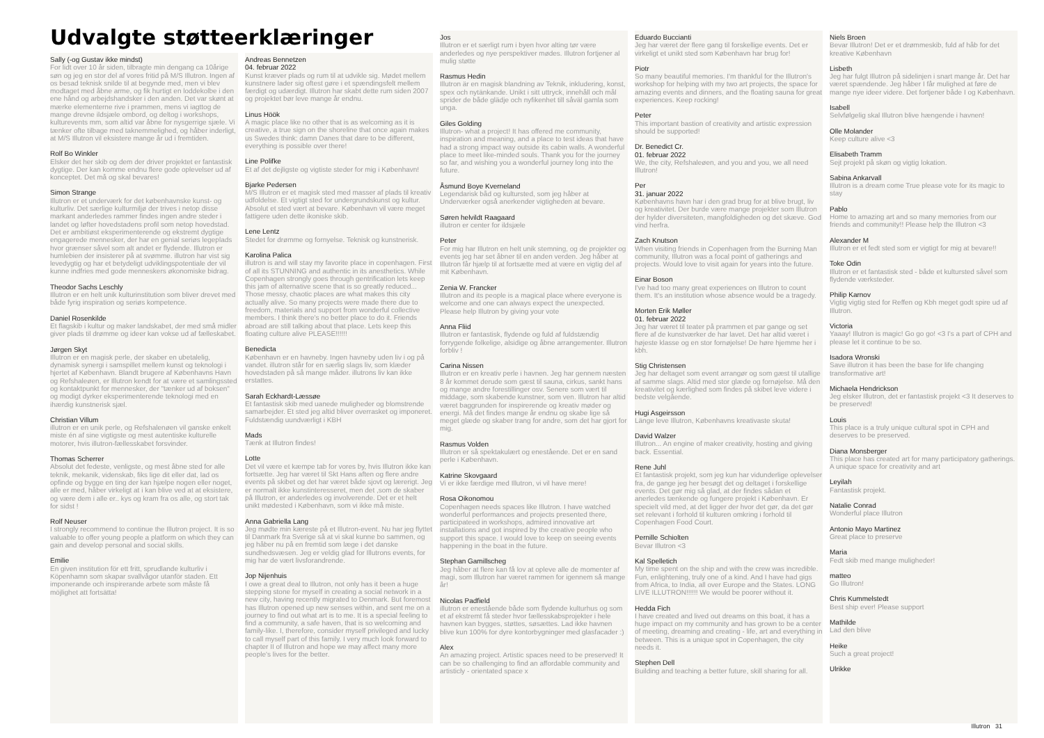Udvalgte støtteerklæringer
Sally (-og Gustav ikke mindst)
For lidt over 10 år siden, tilbragte min dengang ca 10årige søn og jeg en stor del af vores fritid på M/S Illutron. Ingen af os besad teknisk snilde til at begynde med, men vi blev modtaget med åbne arme, og fik hurtigt en loddekolbe i den ene hånd og arbejdshandsker i den anden. Det var skønt at mærke elementerne rive i prammen, mens vi iagttog de mange drevne ildsjæle ombord, og deltog i workshops, kulturevents mm, som altid var åbne for nysgerrige sjæle. Vi tænker ofte tilbage med taknemmelighed, og håber inderligt, at M/S Illutron vil eksistere mange år ud i fremtiden.
Rolf Bo Winkler
Elsker det her skib og dem der driver projektet er fantastisk dygtige. Der kan komme endnu flere gode oplevelser ud af konceptet. Det må og skal bevares!
Simon Strange
Illutron er et underværk for det københavnske kunst- og kulturliv. Det særlige kulturmiljø der trives i netop disse markant anderledes rammer findes ingen andre steder i landet og løfter hovedstadens profil som netop hovedstad. Det er ambitiøst eksperimenterende og ekstremt dygtige engagerede mennesker, der har en genial seriøs legeplads hvor grænser såvel som alt andet er flydende. Illutron er humlebien der insisterer på at svømme. illutron har vist sig levedygtig og har et betydeligt udviklingspotentiale der vil kunne indfries med gode menneskers økonomiske bidrag.
Theodor Sachs Leschly
Illutron er en helt unik kulturinstitution som bliver drevet med både fyrig inspiration og seriøs kompetence.
Daniel Rosenkilde
Et flagskib i kultur og maker landskabet, der med små midler giver plads til drømme og ideer kan vokse ud af fælleskabet.
Jørgen Skyt
Illutron er en magisk perle, der skaber en ubetalelig, dynamisk synergi i samspillet mellem kunst og teknologi i hjertet af København. Blandt brugere af Københavns Havn og Refshaleøen, er Illutron kendt for at være et samlingssted og kontaktpunkt for mennesker, der "tænker ud af boksen" og modigt dyrker eksperimenterende teknologi med en ihærdig kunstnerisk sjæl.
Christian Villum
illutron er en unik perle, og Refshalenøen vil ganske enkelt miste én af sine vigtigste og mest autentiske kulturelle motorer, hvis illutron-fællesskabet forsvinder.
Thomas Scherrer
Absolut det fedeste, venligste, og mest åbne sted for alle teknik, mekanik, videnskab, fiks lige dit eller dat, lad os opfinde og bygge en ting der kan hjælpe nogen eller noget, alle er med, håber virkeligt at i kan blive ved at at eksistere, og være dem i alle er.. kys og kram fra os alle, og stort tak for sidst !
Rolf Neuser
I strongly recommend to continue the Illutron project. It is so valuable to offer young people a platform on which they can gain and develop personal and social skills.
Emilie
En given institution för ett fritt, sprudlande kulturliv i Köpenhamn som skapar svallvågor utanför staden. Ett imponerande och inspirerande arbete som måste få möjlighet att fortsätta!
Andreas Bennetzen
04. februar 2022
Kunst kræver plads og rum til at udvikle sig. Mødet mellem kunstnere lader sig oftest gøre i et spændingsfelt mellem færdigt og udærdigt. Illutron har skabt dette rum siden 2007 og projektet bør leve mange år endnu.
Linus Höök
A magic place like no other that is as welcoming as it is creative, a true sign on the shoreline that once again makes us Swedes think: damn Danes that dare to be different, everything is possible over there!
Line Polifke
Et af det dejligste og vigtiste steder for mig i København!
Bjarke Pedersen
M/S Illutron er et magisk sted med masser af plads til kreativ udfoldelse. Et vigtigt sted for undergrundskunst og kultur. Absolut et sted vært at bevare. København vil være meget fattigere uden dette ikoniske skib.
Lene Lentz
Stedet for drømme og fornyelse. Teknisk og kunstnerisk.
Karolina Palica
illutron is and will stay my favorite place in copenhagen. First of all its STUNNING and authentic in its anesthetics. While Copenhagen strongly goes through gentrification lets keep this jam of alternative scene that is so greatly reduced... Those messy, chaotic places are what makes this city actually alive. So many projects were made there due to freedom, materials and support from wonderful collective members. I think there's no better place to do it. Friends abroad are still talking about that place. Lets keep this floating culture alive PLEASE!!!!!!
Benedicta
København er en havneby. Ingen havneby uden liv i og på vandet. illutron står for en særlig slags liv, som klæder hovedstaden på så mange måder. illutrons liv kan ikke erstattes.
Sarah Eckhardt-Læssøe
Et fantastisk skib med uanede muligheder og blomstrende samarbejder. Et sted jeg altid bliver overrasket og imponeret. Fuldstændig uundværligt i KBH
Mads
Tænk at Illutron findes!
Lotte
Det vil være et kæmpe tab for vores by, hvis Illutron ikke kan fortsætte. Jeg har været til Skt Hans aften og flere andre events på skibet og det har været både sjovt og lærerigt. Jeg er normalt ikke kunstinteresseret, men det ,som de skaber på Illutron, er anderledes og involverende. Det er et helt unikt mødested i København, som vi ikke må miste.
Anna Gabriella Lang
Jeg mødte min kæreste på et Illutron-event. Nu har jeg flyttet til Danmark fra Sverige så at vi skal kunne bo sammen, og jeg håber nu på en fremtid som læge i det danske sundhedsvæsen. Jeg er veldig glad for Illutrons events, for mig har de vært livsforandrende.
Jop Nijenhuis
I owe a great deal to Illutron, not only has it been a huge stepping stone for myself in creating a social network in a new city, having recently migrated to Denmark. But foremost has Illutron opened up new senses within, and sent me on a journey to find out what art is to me. It is a special feeling to find a community, a safe haven, that is so welcoming and family-like. I, therefore, consider myself privileged and lucky to call myself part of this family. I very much look forward to chapter II of Illutron and hope we may affect many more people's lives for the better.
Jos
Illutron er et særligt rum i byen hvor alting tør være anderledes og nye perspektiver mødes. Illutron fortjener al mulig støtte
Rasmus Hedin
Illutron är en magisk blandning av Teknik, inkludering, konst, spex och nytänkande. Unikt i sitt uttryck, innehåll och mål sprider de både glädje och nyfikenhet till såväl gamla som unga.
Giles Golding
Illutron- what a project! It has offered me community, inspiration and meaning, and a place to test ideas that have had a strong impact way outside its cabin walls. A wonderful place to meet like-minded souls. Thank you for the journey so far, and wishing you a wonderful journey long into the future.
Åsmund Boye Kverneland
Legendarisk båd og kultursted, som jeg håber at Underværker også anerkender vigtigheden at bevare.
Søren helvildt Raagaard
illutron er center for ildsjæle
Peter
For mig har Illutron en helt unik stemning, og de projekter og events jeg har set åbner til en anden verden. Jeg håber at Illutron får hjælp til at fortsætte med at være en vigtig del af mit København.
Zenia W. Francker
Illutron and its people is a magical place where everyone is welcome and one can always expect the unexpected. Please help Illutron by giving your vote
Anna Fliid
Illutron er fantastisk, flydende og fuld af fuldstændig forrygende folkelige, alsidige og åbne arrangementer. Illutron forbliv !
Carina Nissen
Illutron er en kreativ perle i havnen. Jeg har gennem næsten 8 år kommet derude som gæst til sauna, cirkus, sankt hans og mange andre forestillinger osv. Senere som vært til middage, som skabende kunstner, som ven. Illutron har altid været baggrunden for inspirerende og kreativ møder og energi. Må det findes mange år endnu og skabe lige så meget glæde og skaber trang for andre, som det har gjort for mig.
Rasmus Volden
Illutron er så spektakulært og enestående. Det er en sand perle i København.
Katrine Skovgaard
Vi er ikke færdige med Illutron, vi vil have mere!
Rosa Oikonomou
Copenhagen needs spaces like Illutron. I have watched wonderful performances and projects presented there, participateed in workshops, admired innovative art installations and got inspired by the creative people who support this space. I would love to keep on seeing events happening in the boat in the future.
Stephan Gamillscheg
Jeg håber at flere kan få lov at opleve alle de momenter af magi, som Illutron har været rammen for igennem så mange år!
Nicolas Padfield
illutron er enestående både som flydende kulturhus og som et af ekstremt få steder hvor fællesskabsprojekter i hele havnen kan bygges, støttes, søsættes. Lad ikke havnen blive kun 100% for dyre kontorbygninger med glasfacader :)
Alex
An amazing project. Artistic spaces need to be preserved! It can be so challenging to find an affordable community and artisticly - orientated space x
Eduardo Buccianti
Jeg har været der flere gang til forskellige events. Det er virkeligt et unikt sted som København har brug for!
Piotr
So many beautiful memories. I'm thankful for the Illutron's workshop for helping with my two art projects, the space for amazing events and dinners, and the floating sauna for great experiences. Keep rocking!
Peter
This important bastion of creativity and artistic expression should be supported!
Dr. Benedict Cr.
01. februar 2022
We, the city, Refshaleøen, and you and you, we all need Illutron!
Per
31. januar 2022
Københavns havn har i den grad brug for at blive brugt, liv og kreativitet. Der burde være mange projekter som Illutron der hylder diversiteten, mangfoldigheden og det skæve. God vind herfra.
Zach Knutson
When visiting friends in Copenhagen from the Burning Man community, Illutron was a focal point of gatherings and projects. Would love to visit again for years into the future.
Einar Boson
I've had too many great experiences on Illutron to count them. It's an institution whose absence would be a tragedy.
Morten Erik Møller
01. februar 2022
Jeg har været til teater på prammen et par gange og set flere af de kunstværker de har lavet. Det har altid været i højeste klasse og en stor fornøjelse! De høre hjemme her i kbh.
Stig Christensen
Jeg har deltaget som event arrangør og som gæst til utallige af samme slags. Altid med stor glæde og fornøjelse. Må den kreativitet og kærlighed som findes på skibet leve videre i bedste velgående.
Hugi Asgeirsson
Länge leve Illutron, Københavns kreativaste skuta!
David Walzer
Illutron... An engine of maker creativity, hosting and giving back. Essential.
Rene Juhl
Et fantastisk projekt, som jeg kun har vidunderlige oplevelser fra, de gange jeg her besøgt det og deltaget i forskellige events. Det gør mig så glad, at der findes sådan et anerledes tænkende og fungere projekt i København. Er specielt vild med, at det ligger der hvor det gør, da det gør set relevant i forhold til kulturen omkring i forhold til Copenhagen Food Court.
Pernille Schiolten
Bevar Illutron <3
Kal Spelletich
My time spent on the ship and with the crew was incredible. Fun, enlightening, truly one of a kind. And I have had gigs from Africa, to India, all over Europe and the States. LONG LIVE ILLUTRON!!!!!! We would be poorer without it.
Hedda Fich
I have created and lived out dreams on this boat, it has a huge impact on my community and has grown to be a center of meeting, dreaming and creating - life, art and everything in between. This is a unique spot in Copenhagen, the city needs it.
Stephen Dell
Building and teaching a better future, skill sharing for all.
Niels Broen
Bevar Illutron! Det er et drømmeskib, fuld af håb for det kreative København
Lisbeth
Jeg har fulgt Illutron på sidelinjen i snart mange år. Det har været spændende. Jeg håber I får mulighed at føre de mange nye ideer videre. Det fortjener både I og København.
Isabell
Selvfølgelig skal Illutron blive hængende i havnen!
Olle Molander
Keep culture alive <3
Elisabeth Tramm
Sejt projekt på skøn og vigtig lokation.
Sabina Ankarvall
Illutron is a dream come True please vote for its magic to stay
Pablo
Home to amazing art and so many memories from our friends and community!! Please help the Illutron <3
Alexander M
Illutron er et fedt sted som er vigtigt for mig at bevare!!
Toke Odin
Illutron er et fantastisk sted - både et kultursted såvel som flydende værksteder.
Philip Karnov
Vigtig vigtig sted for Reffen og Kbh meget godt spire ud af Illutron.
Victoria
Yaaay! Illutron is magic! Go go go! <3 I's a part of CPH and please let it continue to be so.
Isadora Wronski
Save illutron it has been the base for life changing transformative art!
Michaela Hendrickson
Jeg elsker Illutron, det er fantastisk projekt <3 It deserves to be preserved!
Louis
This place is a truly unique cultural spot in CPH and deserves to be preserved.
Diana Monsberger
This place has created art for many participatory gatherings. A unique space for creativity and art
Leyilah
Fantastisk projekt.
Natalie Conrad
Wonderful place Illutron
Antonio Mayo Martinez
Great place to preserve
Maria
Fedt skib med mange muligheder!
matteo
Go Illutron!
Chris Kummelstedt
Best ship ever! Please support
Mathilde
Lad den blive
Heike
Such a great project!
Ulrikke
Illutron 31